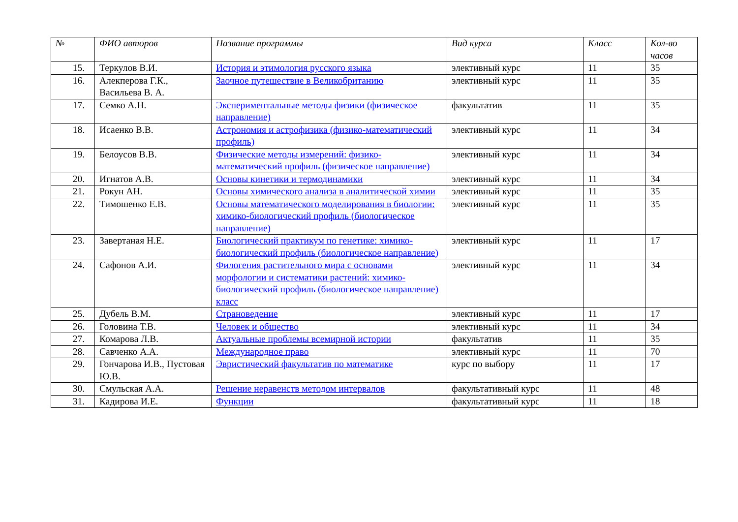| № | ФИО авторов | Название программы | Вид курса | Класс | Кол-во часов |
| --- | --- | --- | --- | --- | --- |
| 15. | Теркулов В.И. | История и этимология русского языка | элективный курс | 11 | 35 |
| 16. | Алекперова Г.К., Васильева В. А. | Заочное путешествие в Великобританию | элективный курс | 11 | 35 |
| 17. | Семко А.Н. | Экспериментальные методы физики (физическое направление) | факультатив | 11 | 35 |
| 18. | Исаенко В.В. | Астрономия и астрофизика (физико-математический профиль) | элективный курс | 11 | 34 |
| 19. | Белоусов В.В. | Физические методы измерений: физико-математический профиль (физическое направление) | элективный курс | 11 | 34 |
| 20. | Игнатов А.В. | Основы кинетики и термодинамики | элективный курс | 11 | 34 |
| 21. | Рокун АН. | Основы химического анализа в аналитической химии | элективный курс | 11 | 35 |
| 22. | Тимошенко Е.В. | Основы математического моделирования в биологии: химико-биологический профиль (биологическое направление) | элективный курс | 11 | 35 |
| 23. | Завертаная Н.Е. | Биологический практикум по генетике: химико-биологический профиль (биологическое направление) | элективный курс | 11 | 17 |
| 24. | Сафонов А.И. | Филогения растительного мира с основами морфологии и систематики растений: химико-биологический профиль (биологическое направление) класс | элективный курс | 11 | 34 |
| 25. | Дубель В.М. | Страноведение | элективный курс | 11 | 17 |
| 26. | Головина Т.В. | Человек и общество | элективный курс | 11 | 34 |
| 27. | Комарова Л.В. | Актуальные проблемы всемирной истории | факультатив | 11 | 35 |
| 28. | Савченко А.А. | Международное право | элективный курс | 11 | 70 |
| 29. | Гончарова И.В., Пустовая Ю.В. | Эвристический факультатив по математике | курс по выбору | 11 | 17 |
| 30. | Смульская А.А. | Решение неравенств методом интервалов | факультативный курс | 11 | 48 |
| 31. | Кадирова И.Е. | Функции | факультативный курс | 11 | 18 |